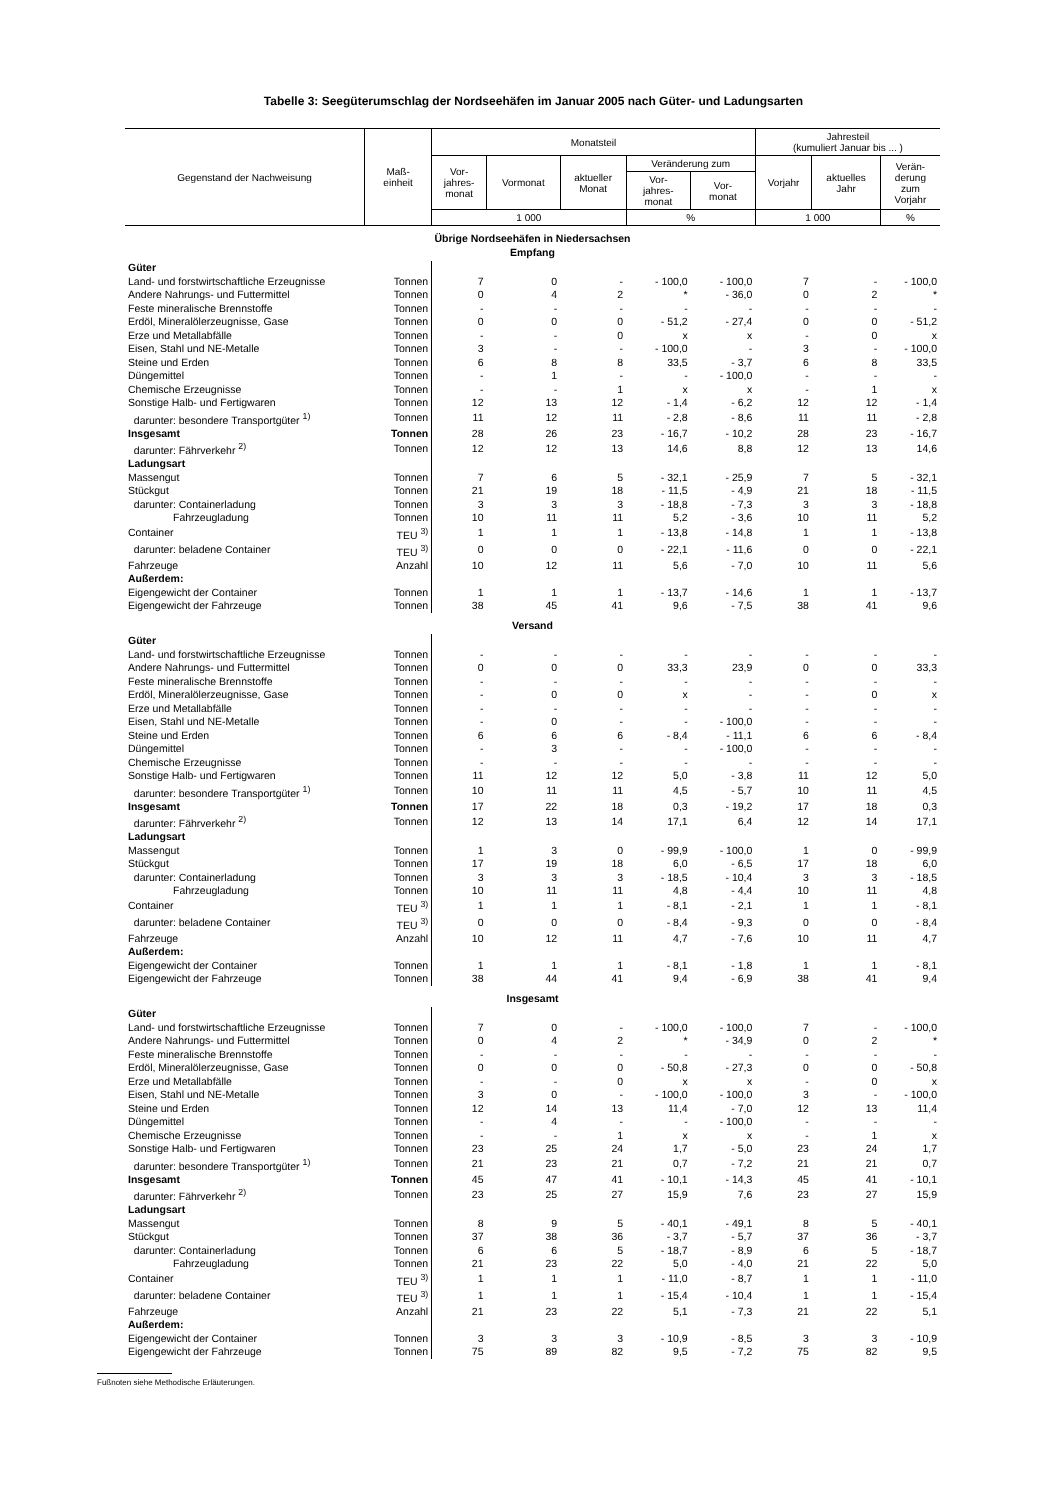Tabelle 3: Seegüterumschlag der Nordseehäfen im Januar 2005 nach Güter- und Ladungsarten
| Gegenstand der Nachweisung | Maß- einheit | Monatsteil | | | | | Jahresteil (kumuliert Januar bis ... ) | | |
| --- | --- | --- | --- | --- | --- | --- | --- | --- | --- |
| | | Vor- jahres- monat | Vormonat | aktueller Monat | Veränderung zum | | Vorjahr | aktuelles Jahr | Verän- derung zum Vorjahr |
| | | | | | Vor- jahres- monat | Vor- monat | | | |
| | | 1 000 | | | % | | 1 000 | | % |
| Übrige Nordseehäfen in Niedersachsen Empfang | | | | | | | | | |
| Güter | | | | | | | | | |
| Land- und forstwirtschaftliche Erzeugnisse | Tonnen | 7 | 0 | - | - 100,0 | - 100,0 | 7 | - | - 100,0 |
| Andere Nahrungs- und Futtermittel | Tonnen | 0 | 4 | 2 | * | - 36,0 | 0 | 2 | * |
| Feste mineralische Brennstoffe | Tonnen | - | - | - | - | - | - | - | - |
| Erdöl, Mineralölerzeugnisse, Gase | Tonnen | 0 | 0 | 0 | - 51,2 | - 27,4 | 0 | 0 | - 51,2 |
| Erze und Metallabfälle | Tonnen | - | - | 0 | x | x | - | 0 | x |
| Eisen, Stahl und NE-Metalle | Tonnen | 3 | - | - | - 100,0 | - | 3 | - | - 100,0 |
| Steine und Erden | Tonnen | 6 | 8 | 8 | 33,5 | - 3,7 | 6 | 8 | 33,5 |
| Düngemittel | Tonnen | - | 1 | - | - | - 100,0 | - | - | - |
| Chemische Erzeugnisse | Tonnen | - | - | 1 | x | x | - | 1 | x |
| Sonstige Halb- und Fertigwaren | Tonnen | 12 | 13 | 12 | - 1,4 | - 6,2 | 12 | 12 | - 1,4 |
| darunter: besondere Transportgüter <sup>1)</sup> | Tonnen | 11 | 12 | 11 | - 2,8 | - 8,6 | 11 | 11 | - 2,8 |
| Insgesamt | Tonnen | 28 | 26 | 23 | - 16,7 | - 10,2 | 28 | 23 | - 16,7 |
| darunter: Fährverkehr <sup>2)</sup> | Tonnen | 12 | 12 | 13 | 14,6 | 8,8 | 12 | 13 | 14,6 |
| Ladungsart | | | | | | | | | |
| Massengut | Tonnen | 7 | 6 | 5 | - 32,1 | - 25,9 | 7 | 5 | - 32,1 |
| Stückgut | Tonnen | 21 | 19 | 18 | - 11,5 | - 4,9 | 21 | 18 | - 11,5 |
| darunter: Containerladung | Tonnen | 3 | 3 | 3 | - 18,8 | - 7,3 | 3 | 3 | - 18,8 |
| Fahrzeugladung | Tonnen | 10 | 11 | 11 | 5,2 | - 3,6 | 10 | 11 | 5,2 |
| Container | TEU <sup>3)</sup> | 1 | 1 | 1 | - 13,8 | - 14,8 | 1 | 1 | - 13,8 |
| darunter: beladene Container | TEU <sup>3)</sup> | 0 | 0 | 0 | - 22,1 | - 11,6 | 0 | 0 | - 22,1 |
| Fahrzeuge | Anzahl | 10 | 12 | 11 | 5,6 | - 7,0 | 10 | 11 | 5,6 |
| Außerdem: | | | | | | | | | |
| Eigengewicht der Container | Tonnen | 1 | 1 | 1 | - 13,7 | - 14,6 | 1 | 1 | - 13,7 |
| Eigengewicht der Fahrzeuge | Tonnen | 38 | 45 | 41 | 9,6 | - 7,5 | 38 | 41 | 9,6 |
| Versand | | | | | | | | | |
| Güter | | | | | | | | | |
| Land- und forstwirtschaftliche Erzeugnisse | Tonnen | - | - | - | - | - | - | - | - |
| Andere Nahrungs- und Futtermittel | Tonnen | 0 | 0 | 0 | 33,3 | 23,9 | 0 | 0 | 33,3 |
| Feste mineralische Brennstoffe | Tonnen | - | - | - | - | - | - | - | - |
| Erdöl, Mineralölerzeugnisse, Gase | Tonnen | - | 0 | 0 | x | - | - | 0 | x |
| Erze und Metallabfälle | Tonnen | - | - | - | - | - | - | - | - |
| Eisen, Stahl und NE-Metalle | Tonnen | - | 0 | - | - | - 100,0 | - | - | - |
| Steine und Erden | Tonnen | 6 | 6 | 6 | - 8,4 | - 11,1 | 6 | 6 | - 8,4 |
| Düngemittel | Tonnen | - | 3 | - | - | - 100,0 | - | - | - |
| Chemische Erzeugnisse | Tonnen | - | - | - | - | - | - | - | - |
| Sonstige Halb- und Fertigwaren | Tonnen | 11 | 12 | 12 | 5,0 | - 3,8 | 11 | 12 | 5,0 |
| darunter: besondere Transportgüter <sup>1)</sup> | Tonnen | 10 | 11 | 11 | 4,5 | - 5,7 | 10 | 11 | 4,5 |
| Insgesamt | Tonnen | 17 | 22 | 18 | 0,3 | - 19,2 | 17 | 18 | 0,3 |
| darunter: Fährverkehr <sup>2)</sup> | Tonnen | 12 | 13 | 14 | 17,1 | 6,4 | 12 | 14 | 17,1 |
| Ladungsart | | | | | | | | | |
| Massengut | Tonnen | 1 | 3 | 0 | - 99,9 | - 100,0 | 1 | 0 | - 99,9 |
| Stückgut | Tonnen | 17 | 19 | 18 | 6,0 | - 6,5 | 17 | 18 | 6,0 |
| darunter: Containerladung | Tonnen | 3 | 3 | 3 | - 18,5 | - 10,4 | 3 | 3 | - 18,5 |
| Fahrzeugladung | Tonnen | 10 | 11 | 11 | 4,8 | - 4,4 | 10 | 11 | 4,8 |
| Container | TEU <sup>3)</sup> | 1 | 1 | 1 | - 8,1 | - 2,1 | 1 | 1 | - 8,1 |
| darunter: beladene Container | TEU <sup>3)</sup> | 0 | 0 | 0 | - 8,4 | - 9,3 | 0 | 0 | - 8,4 |
| Fahrzeuge | Anzahl | 10 | 12 | 11 | 4,7 | - 7,6 | 10 | 11 | 4,7 |
| Außerdem: | | | | | | | | | |
| Eigengewicht der Container | Tonnen | 1 | 1 | 1 | - 8,1 | - 1,8 | 1 | 1 | - 8,1 |
| Eigengewicht der Fahrzeuge | Tonnen | 38 | 44 | 41 | 9,4 | - 6,9 | 38 | 41 | 9,4 |
| Insgesamt | | | | | | | | | |
| Güter | | | | | | | | | |
| Land- und forstwirtschaftliche Erzeugnisse | Tonnen | 7 | 0 | - | - 100,0 | - 100,0 | 7 | - | - 100,0 |
| Andere Nahrungs- und Futtermittel | Tonnen | 0 | 4 | 2 | * | - 34,9 | 0 | 2 | * |
| Feste mineralische Brennstoffe | Tonnen | - | - | - | - | - | - | - | - |
| Erdöl, Mineralölerzeugnisse, Gase | Tonnen | 0 | 0 | 0 | - 50,8 | - 27,3 | 0 | 0 | - 50,8 |
| Erze und Metallabfälle | Tonnen | - | - | 0 | x | x | - | 0 | x |
| Eisen, Stahl und NE-Metalle | Tonnen | 3 | 0 | - | - 100,0 | - 100,0 | 3 | - | - 100,0 |
| Steine und Erden | Tonnen | 12 | 14 | 13 | 11,4 | - 7,0 | 12 | 13 | 11,4 |
| Düngemittel | Tonnen | - | 4 | - | - | - 100,0 | - | - | - |
| Chemische Erzeugnisse | Tonnen | - | - | 1 | x | x | - | 1 | x |
| Sonstige Halb- und Fertigwaren | Tonnen | 23 | 25 | 24 | 1,7 | - 5,0 | 23 | 24 | 1,7 |
| darunter: besondere Transportgüter <sup>1)</sup> | Tonnen | 21 | 23 | 21 | 0,7 | - 7,2 | 21 | 21 | 0,7 |
| Insgesamt | Tonnen | 45 | 47 | 41 | - 10,1 | - 14,3 | 45 | 41 | - 10,1 |
| darunter: Fährverkehr <sup>2)</sup> | Tonnen | 23 | 25 | 27 | 15,9 | 7,6 | 23 | 27 | 15,9 |
| Ladungsart | | | | | | | | | |
| Massengut | Tonnen | 8 | 9 | 5 | - 40,1 | - 49,1 | 8 | 5 | - 40,1 |
| Stückgut | Tonnen | 37 | 38 | 36 | - 3,7 | - 5,7 | 37 | 36 | - 3,7 |
| darunter: Containerladung | Tonnen | 6 | 6 | 5 | - 18,7 | - 8,9 | 6 | 5 | - 18,7 |
| Fahrzeugladung | Tonnen | 21 | 23 | 22 | 5,0 | - 4,0 | 21 | 22 | 5,0 |
| Container | TEU <sup>3)</sup> | 1 | 1 | 1 | - 11,0 | - 8,7 | 1 | 1 | - 11,0 |
| darunter: beladene Container | TEU <sup>3)</sup> | 1 | 1 | 1 | - 15,4 | - 10,4 | 1 | 1 | - 15,4 |
| Fahrzeuge | Anzahl | 21 | 23 | 22 | 5,1 | - 7,3 | 21 | 22 | 5,1 |
| Außerdem: | | | | | | | | | |
| Eigengewicht der Container | Tonnen | 3 | 3 | 3 | - 10,9 | - 8,5 | 3 | 3 | - 10,9 |
| Eigengewicht der Fahrzeuge | Tonnen | 75 | 89 | 82 | 9,5 | - 7,2 | 75 | 82 | 9,5 |
Fußnoten siehe Methodische Erläuterungen.